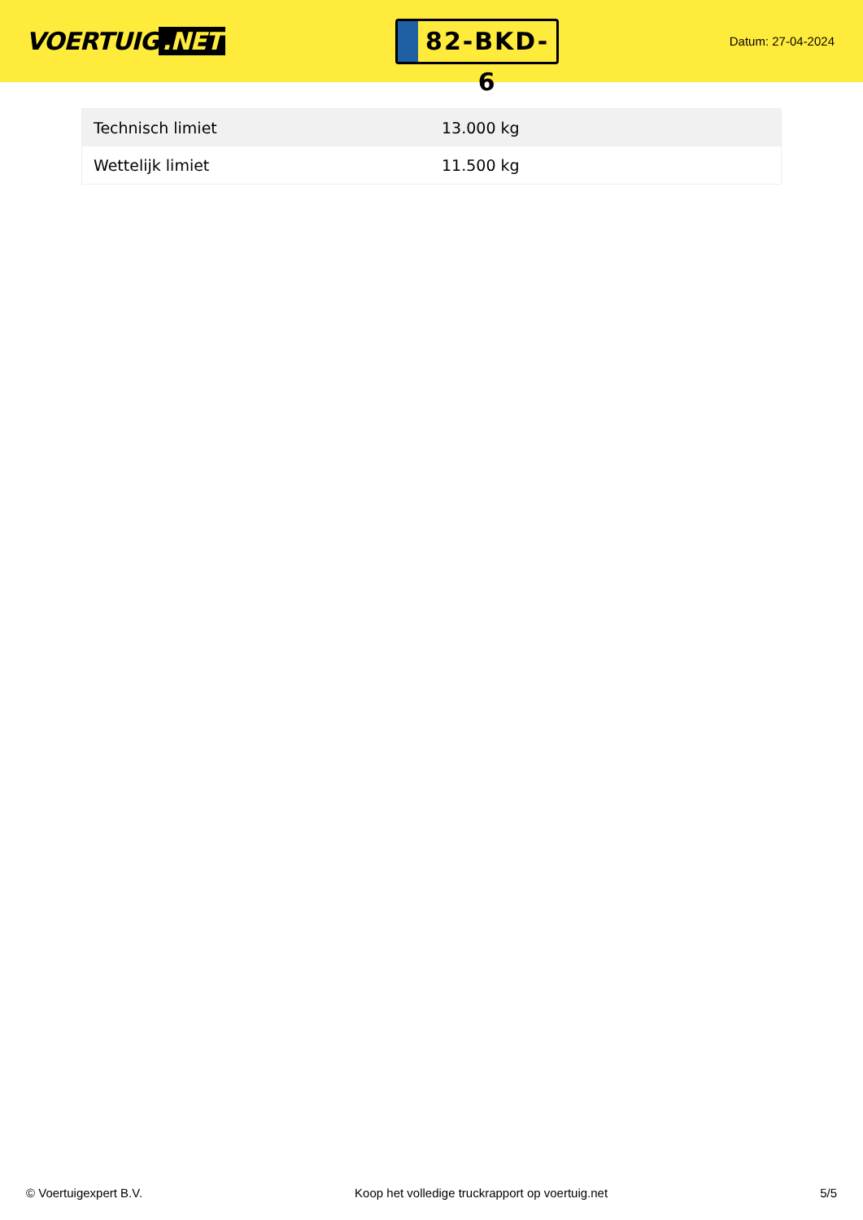VOERTUIG.NET
82-BKD-6
Datum: 27-04-2024
| Technisch limiet | 13.000 kg |
| Wettelijk limiet | 11.500 kg |
© Voertuigexpert B.V. Koop het volledige truckrapport op voertuig.net 5/5